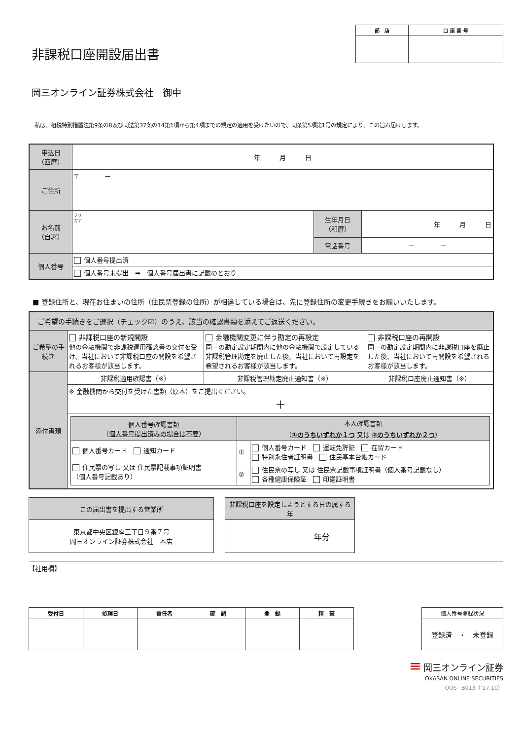非課税口座開設届出書
| 部 店 | 口 座 番 号 |
| --- | --- |
岡三オンライン証券株式会社　御中
私は、租税特別措置法第9条の8及び同法第37条の14第1項から第4項までの規定の適用を受けたいので、同条第5項第1号の規定により、この旨お届けします。
| 申込日 （西暦） | 年 月 日 | | |
| ご住所 | 〒 ー | | |
| お名前 （自署） | フリ ガナ | 生年月日 （和暦） | 年 月 日 |
| | | 電話番号 | ー ー |
| 個人番号 | 個人番号提出済 | | |
| | 個人番号未提出 ➡ 個人番号届出書に記載のとおり | | |
■ 登録住所と、現在お住まいの住所（住民票登録の住所）が相違している場合は、先に登録住所の変更手続きをお願いいたします。
| ご希望の手続きをご選択（チェック☑）のうえ、該当の確認書類を添えてご返送ください。 | | | |
| ご希望の手続き | 非課税口座の新規開設 他の金融機関で非課税適用確認書の交付を受け、当社において非課税口座の開設を希望されるお客様が該当します。 | 金融機関変更に伴う勘定の再設定 同一の勘定設定期間内に他の金融機関で設定している非課税管理勘定を廃止した後、当社において再設定を希望されるお客様が該当します。 | 非課税口座の再開設 同一の勘定設定期間内に非課税口座を廃止した後、当社において再開設を希望されるお客様が該当します。 |
| 添付書類 | 非課税適用確認書（※） | 非課税管理勘定廃止通知書（※） | 非課税口座廃止通知書（※） |
| | ※ 金融機関から交付を受けた書類（原本）をご提出ください。 ＋ | | |
| | / 個人番号確認書類 （ 個人番号提出済みの場合は不要 ） / 本人確認書類 （ ①のうちいずれか１つ 又は ②のうちいずれか２つ ） / / / 個人番号カード 通知カード 住民票の写し 又は 住民票記載事項証明書 （個人番号記載あり） / ① / 個人番号カード 運転免許証 在留カード 特別永住者証明書 住民基本台帳カード / / / ② / 住民票の写し 又は 住民票記載事項証明書（個人番号記載なし） 各種健康保険証 印鑑証明書 / | | |
| この届出書を提出する営業所 |
| 東京都中央区銀座三丁目９番７号 岡三オンライン証券株式会社 本店 |
| 非課税口座を設定しようとする日の属する年 |
| 年分 |
【社用欄】
| 受付日 | 処理日 | 責任者 | 確 認 | 登 録 | 精 査 |
| --- | --- | --- | --- | --- | --- |
| 個人番号登録状況 |
| --- |
| 登録済 ・ 未登録 |
≡ 岡三オンライン証券
OKASAN ONLINE SECURITIES
OOS−B013（'17.10）